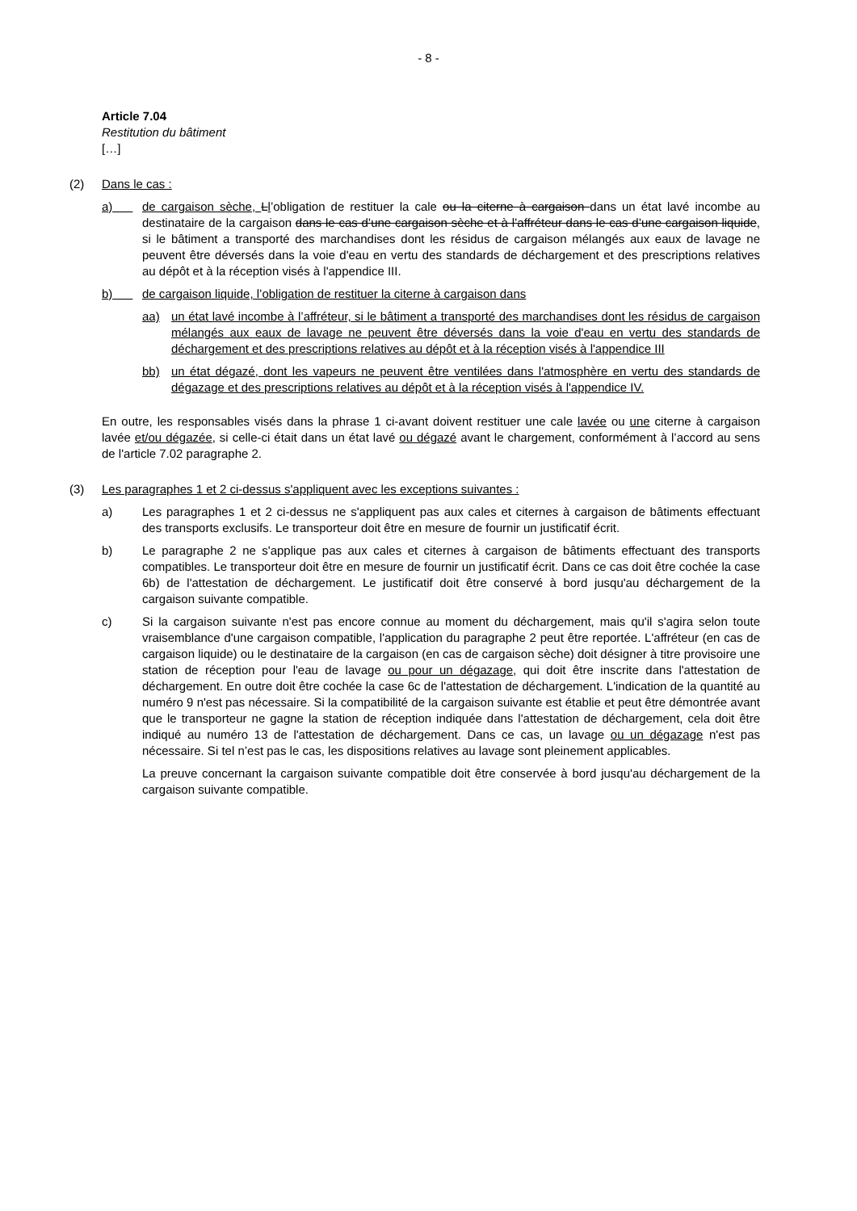- 8 -
Article 7.04
Restitution du bâtiment
[…]
(2) Dans le cas :
a) de cargaison sèche, Ll’obligation de restituer la cale ou la citerne à cargaison dans un état lavé incombe au destinataire de la cargaison dans le cas d’une cargaison sèche et à l’affréteur dans le cas d’une cargaison liquide, si le bâtiment a transporté des marchandises dont les résidus de cargaison mélangés aux eaux de lavage ne peuvent être déversés dans la voie d'eau en vertu des standards de déchargement et des prescriptions relatives au dépôt et à la réception visés à l'appendice III.
b) de cargaison liquide, l’obligation de restituer la citerne à cargaison dans
aa) un état lavé incombe à l’affréteur, si le bâtiment a transporté des marchandises dont les résidus de cargaison mélangés aux eaux de lavage ne peuvent être déversés dans la voie d'eau en vertu des standards de déchargement et des prescriptions relatives au dépôt et à la réception visés à l'appendice III
bb) un état dégazé, dont les vapeurs ne peuvent être ventilées dans l'atmosphère en vertu des standards de dégazage et des prescriptions relatives au dépôt et à la réception visés à l'appendice IV.
En outre, les responsables visés dans la phrase 1 ci-avant doivent restituer une cale lavée ou une citerne à cargaison lavée et/ou dégazée, si celle-ci était dans un état lavé ou dégazé avant le chargement, conformément à l’accord au sens de l'article 7.02 paragraphe 2.
(3) Les paragraphes 1 et 2 ci-dessus s'appliquent avec les exceptions suivantes :
a) Les paragraphes 1 et 2 ci-dessus ne s'appliquent pas aux cales et citernes à cargaison de bâtiments effectuant des transports exclusifs. Le transporteur doit être en mesure de fournir un justificatif écrit.
b) Le paragraphe 2 ne s'applique pas aux cales et citernes à cargaison de bâtiments effectuant des transports compatibles. Le transporteur doit être en mesure de fournir un justificatif écrit. Dans ce cas doit être cochée la case 6b) de l'attestation de déchargement. Le justificatif doit être conservé à bord jusqu'au déchargement de la cargaison suivante compatible.
c) Si la cargaison suivante n'est pas encore connue au moment du déchargement, mais qu'il s'agira selon toute vraisemblance d'une cargaison compatible, l'application du paragraphe 2 peut être reportée. L'affréteur (en cas de cargaison liquide) ou le destinataire de la cargaison (en cas de cargaison sèche) doit désigner à titre provisoire une station de réception pour l'eau de lavage ou pour un dégazage, qui doit être inscrite dans l'attestation de déchargement. En outre doit être cochée la case 6c de l'attestation de déchargement. L'indication de la quantité au numéro 9 n'est pas nécessaire. Si la compatibilité de la cargaison suivante est établie et peut être démontrée avant que le transporteur ne gagne la station de réception indiquée dans l'attestation de déchargement, cela doit être indiqué au numéro 13 de l'attestation de déchargement. Dans ce cas, un lavage ou un dégazage n'est pas nécessaire. Si tel n’est pas le cas, les dispositions relatives au lavage sont pleinement applicables.
La preuve concernant la cargaison suivante compatible doit être conservée à bord jusqu'au déchargement de la cargaison suivante compatible.